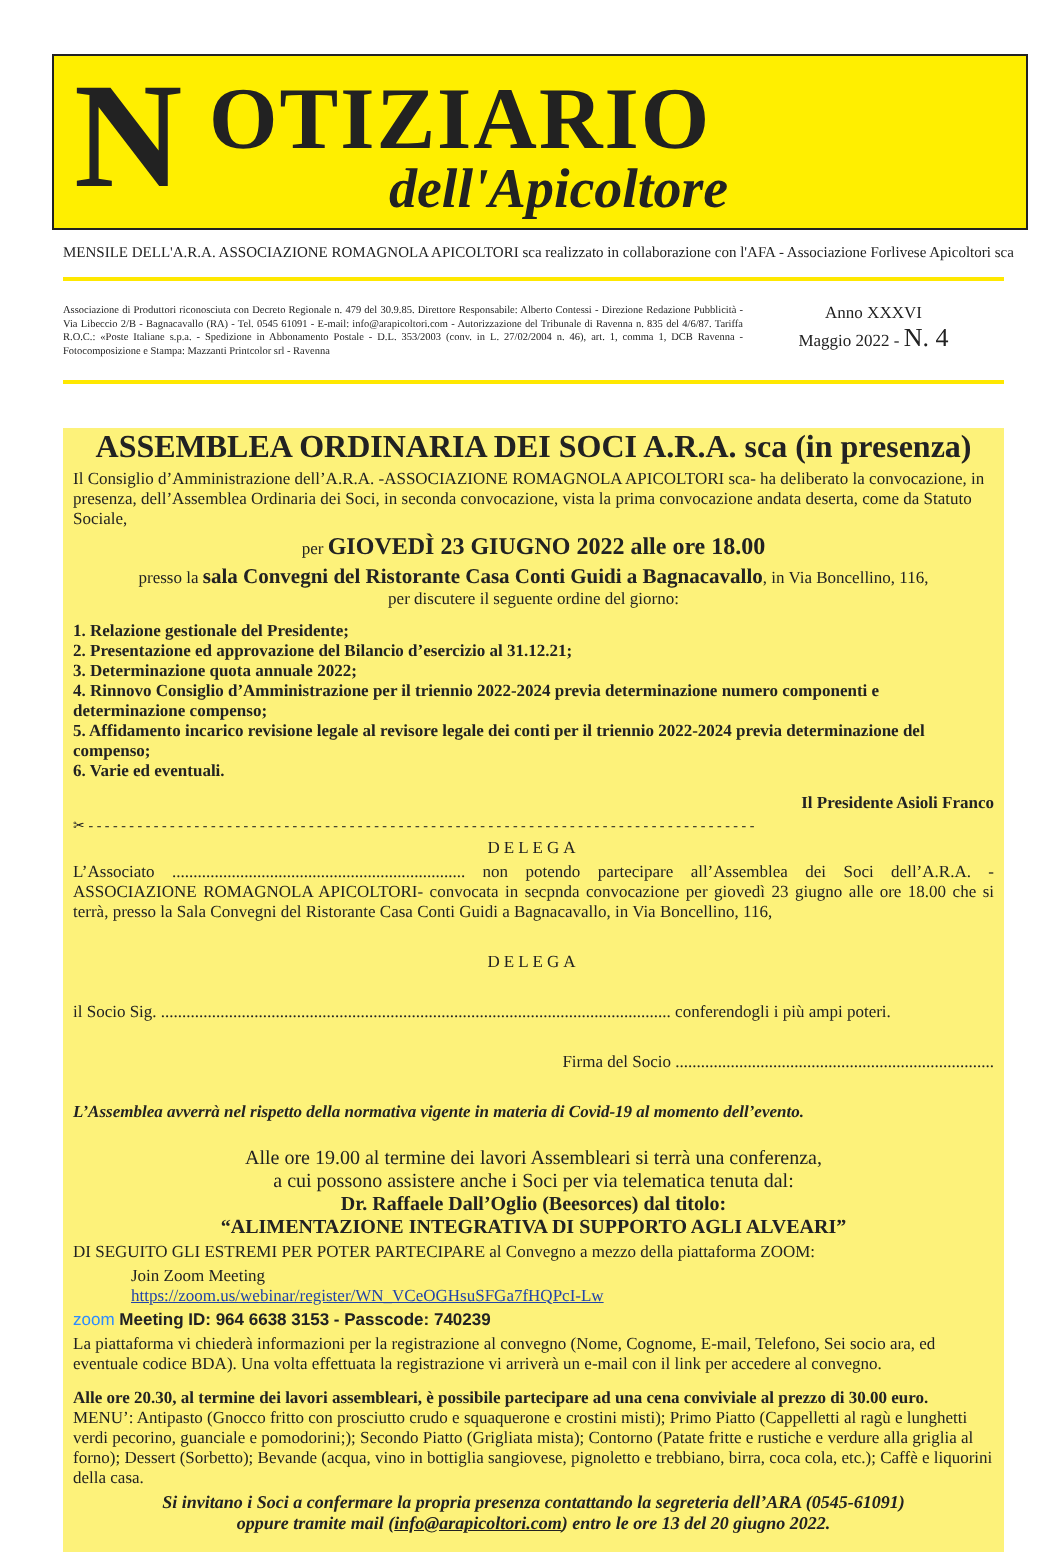N OTIZIARIO
dell'Apicoltore
MENSILE DELL'A.R.A. ASSOCIAZIONE ROMAGNOLA APICOLTORI sca realizzato in collaborazione con l'AFA - Associazione Forlivese Apicoltori sca
Associazione di Produttori riconosciuta con Decreto Regionale n. 479 del 30.9.85. Direttore Responsabile: Alberto Contessi - Direzione Redazione Pubblicità - Via Libeccio 2/B - Bagnacavallo (RA) - Tel. 0545 61091 - E-mail: info@arapicoltori.com - Autorizzazione del Tribunale di Ravenna n. 835 del 4/6/87. Tariffa R.O.C.: «Poste Italiane s.p.a. - Spedizione in Abbonamento Postale - D.L. 353/2003 (conv. in L. 27/02/2004 n. 46), art. 1, comma 1, DCB Ravenna - Fotocomposizione e Stampa: Mazzanti Printcolor srl - Ravenna
Anno XXXVI
Maggio 2022 - N. 4
ASSEMBLEA ORDINARIA DEI SOCI A.R.A. sca (in presenza)
Il Consiglio d’Amministrazione dell’A.R.A. -ASSOCIAZIONE ROMAGNOLA APICOLTORI sca- ha deliberato la convocazione, in presenza, dell’Assemblea Ordinaria dei Soci, in seconda convocazione, vista la prima convocazione andata deserta, come da Statuto Sociale,
per GIOVEDÌ 23 GIUGNO 2022 alle ore 18.00
presso la sala Convegni del Ristorante Casa Conti Guidi a Bagnacavallo, in Via Boncellino, 116,
per discutere il seguente ordine del giorno:
1. Relazione gestionale del Presidente;
2. Presentazione ed approvazione del Bilancio d’esercizio al 31.12.21;
3. Determinazione quota annuale 2022;
4. Rinnovo Consiglio d’Amministrazione per il triennio 2022-2024 previa determinazione numero componenti e determinazione compenso;
5. Affidamento incarico revisione legale al revisore legale dei conti per il triennio 2022-2024 previa determinazione del compenso;
6. Varie ed eventuali.
Il Presidente Asioli Franco
✂ - - - - - - - - - - - - - - - - - - - - - - - - - - - - - - - - - - - - - - - - - - - - - - - - - - - - - - - - - - - - - - - - - - - - - - - - - - - - - - - - - -
DELEGA
L’Associato ..................................................................... non potendo partecipare all’Assemblea dei Soci dell’A.R.A. -ASSOCIAZIONE ROMAGNOLA APICOLTORI- convocata in secpnda convocazione per giovedì 23 giugno alle ore 18.00 che si terrà, presso la Sala Convegni del Ristorante Casa Conti Guidi a Bagnacavallo, in Via Boncellino, 116,
DELEGA
il Socio Sig. ........................................................................................................................ conferendogli i più ampi poteri.
Firma del Socio ...........................................................................
L’Assemblea avverrà nel rispetto della normativa vigente in materia di Covid-19 al momento dell’evento.
Alle ore 19.00 al termine dei lavori Assembleari si terrà una conferenza,
a cui possono assistere anche i Soci per via telematica tenuta dal:
Dr. Raffaele Dall’Oglio (Beesorces) dal titolo:
“ALIMENTAZIONE INTEGRATIVA DI SUPPORTO AGLI ALVEARI”
DI SEGUITO GLI ESTREMI PER POTER PARTECIPARE al Convegno a mezzo della piattaforma ZOOM:
Join Zoom Meeting
https://zoom.us/webinar/register/WN_VCeOGHsuSFGa7fHQPcI-Lw
zoom Meeting ID: 964 6638 3153 - Passcode: 740239
La piattaforma vi chiederà informazioni per la registrazione al convegno (Nome, Cognome, E-mail, Telefono, Sei socio ara, ed eventuale codice BDA). Una volta effettuata la registrazione vi arriverà un e-mail con il link per accedere al convegno.
Alle ore 20.30, al termine dei lavori assembleari, è possibile partecipare ad una cena conviviale al prezzo di 30.00 euro.
MENU’: Antipasto (Gnocco fritto con prosciutto crudo e squaquerone e crostini misti); Primo Piatto (Cappelletti al ragù e lunghetti verdi pecorino, guanciale e pomodorini;); Secondo Piatto (Grigliata mista); Contorno (Patate fritte e rustiche e verdure alla griglia al forno); Dessert (Sorbetto); Bevande (acqua, vino in bottiglia sangiovese, pignoletto e trebbiano, birra, coca cola, etc.); Caffè e liquorini della casa.
Si invitano i Soci a confermare la propria presenza contattando la segreteria dell’ARA (0545-61091)
oppure tramite mail (info@arapicoltori.com) entro le ore 13 del 20 giugno 2022.